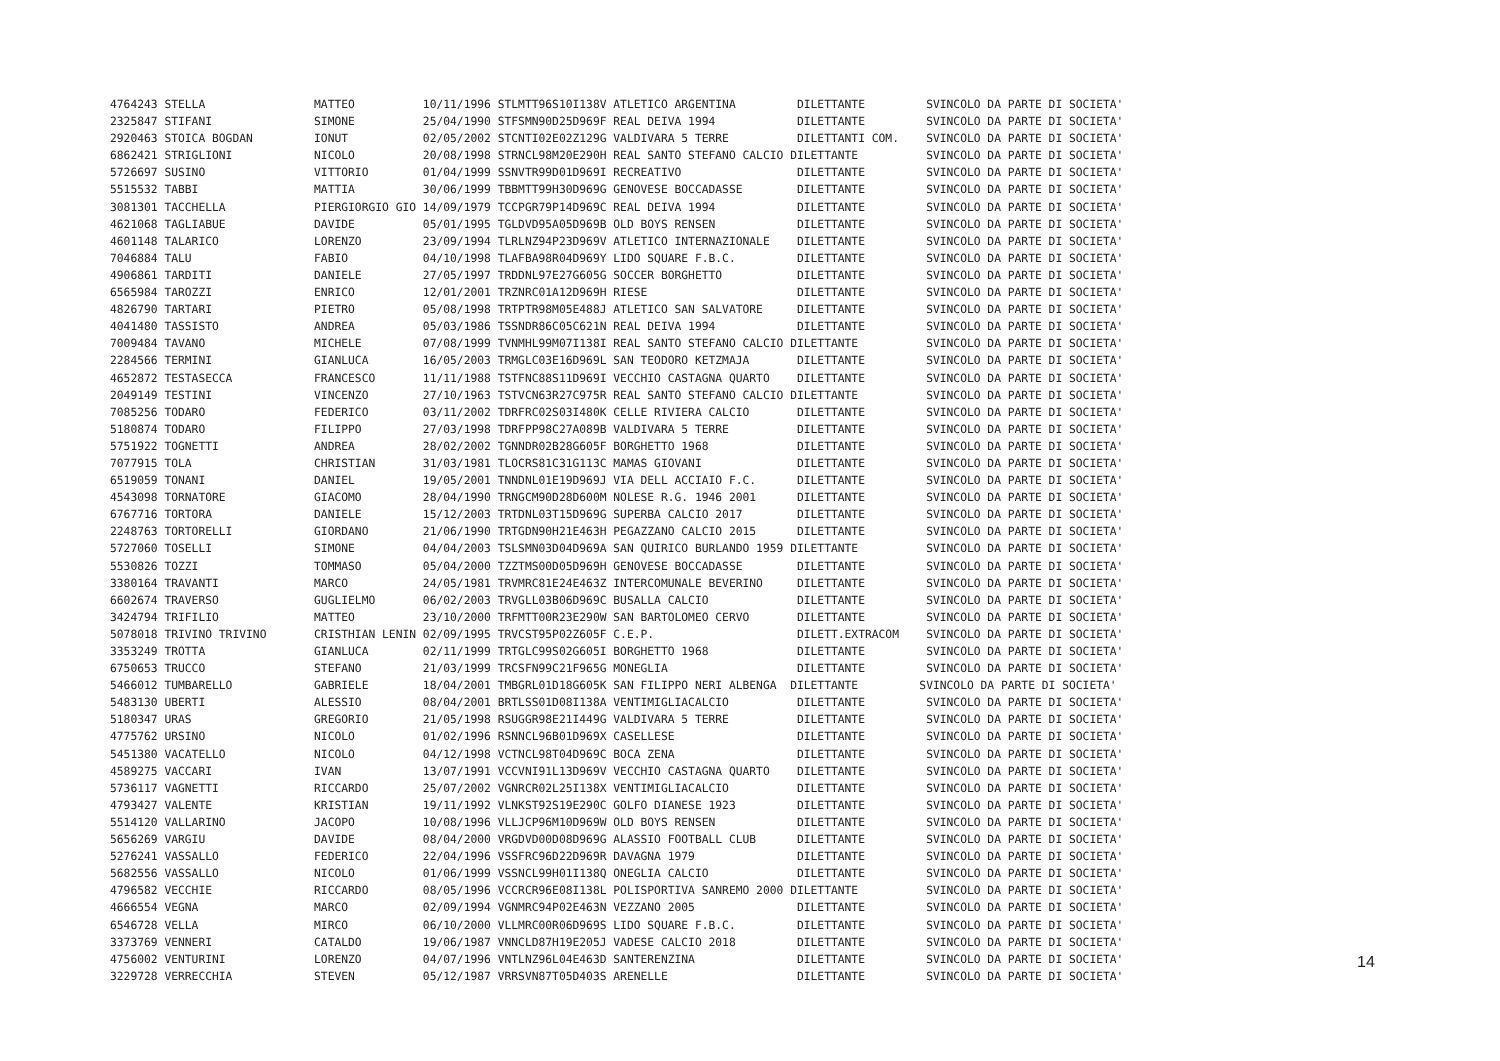| 4764243 STELLA MATTEO 10/11/1996 STLMTT96S10I138V ATLETICO ARGENTINA DILETTANTE SVINCOLO DA PARTE DI SOCIETA' |
| 2325847 STIFANI SIMONE 25/04/1990 STFSMN90D25D969F REAL DEIVA 1994 DILETTANTE SVINCOLO DA PARTE DI SOCIETA' |
| 2920463 STOICA BOGDAN IONUT 02/05/2002 STCNTI02E02Z129G VALDIVARA 5 TERRE DILETTANTI COM. SVINCOLO DA PARTE DI SOCIETA' |
| 6862421 STRIGLIONI NICOLO 20/08/1998 STRNCL98M20E290H REAL SANTO STEFANO CALCIO DILETTANTE SVINCOLO DA PARTE DI SOCIETA' |
| 5726697 SUSINO VITTORIO 01/04/1999 SSNVTR99D01D969I RECREATIVO DILETTANTE SVINCOLO DA PARTE DI SOCIETA' |
| 5515532 TABBI MATTIA 30/06/1999 TBBMTT99H30D969G GENOVESE BOCCADASSE DILETTANTE SVINCOLO DA PARTE DI SOCIETA' |
| 3081301 TACCHELLA PIERGIORGIO GIO 14/09/1979 TCCPGR79P14D969C REAL DEIVA 1994 DILETTANTE SVINCOLO DA PARTE DI SOCIETA' |
| 4621068 TAGLIABUE DAVIDE 05/01/1995 TGLDVD95A05D969B OLD BOYS RENSEN DILETTANTE SVINCOLO DA PARTE DI SOCIETA' |
| 4601148 TALARICO LORENZO 23/09/1994 TLRLNZ94P23D969V ATLETICO INTERNAZIONALE DILETTANTE SVINCOLO DA PARTE DI SOCIETA' |
| 7046884 TALU FABIO 04/10/1998 TLAFBA98R04D969Y LIDO SQUARE F.B.C. DILETTANTE SVINCOLO DA PARTE DI SOCIETA' |
| 4906861 TARDITI DANIELE 27/05/1997 TRDDNL97E27G605G SOCCER BORGHETTO DILETTANTE SVINCOLO DA PARTE DI SOCIETA' |
| 6565984 TAROZZI ENRICO 12/01/2001 TRZNRC01A12D969H RIESE DILETTANTE SVINCOLO DA PARTE DI SOCIETA' |
| 4826790 TARTARI PIETRO 05/08/1998 TRTPTR98M05E488J ATLETICO SAN SALVATORE DILETTANTE SVINCOLO DA PARTE DI SOCIETA' |
| 4041480 TASSISTO ANDREA 05/03/1986 TSSNDR86C05C621N REAL DEIVA 1994 DILETTANTE SVINCOLO DA PARTE DI SOCIETA' |
| 7009484 TAVANO MICHELE 07/08/1999 TVNMHL99M07I138I REAL SANTO STEFANO CALCIO DILETTANTE SVINCOLO DA PARTE DI SOCIETA' |
| 2284566 TERMINI GIANLUCA 16/05/2003 TRMGLC03E16D969L SAN TEODORO KETZMAJA DILETTANTE SVINCOLO DA PARTE DI SOCIETA' |
| 4652872 TESTASECCA FRANCESCO 11/11/1988 TSTFNC88S11D969I VECCHIO CASTAGNA QUARTO DILETTANTE SVINCOLO DA PARTE DI SOCIETA' |
| 2049149 TESTINI VINCENZO 27/10/1963 TSTVCN63R27C975R REAL SANTO STEFANO CALCIO DILETTANTE SVINCOLO DA PARTE DI SOCIETA' |
| 7085256 TODARO FEDERICO 03/11/2002 TDRFRC02S03I480K CELLE RIVIERA CALCIO DILETTANTE SVINCOLO DA PARTE DI SOCIETA' |
| 5180874 TODARO FILIPPO 27/03/1998 TDRFPP98C27A089B VALDIVARA 5 TERRE DILETTANTE SVINCOLO DA PARTE DI SOCIETA' |
| 5751922 TOGNETTI ANDREA 28/02/2002 TGNNDR02B28G605F BORGHETTO 1968 DILETTANTE SVINCOLO DA PARTE DI SOCIETA' |
| 7077915 TOLA CHRISTIAN 31/03/1981 TLOCRS81C31G113C MAMAS GIOVANI DILETTANTE SVINCOLO DA PARTE DI SOCIETA' |
| 6519059 TONANI DANIEL 19/05/2001 TNNDNL01E19D969J VIA DELL ACCIAIO F.C. DILETTANTE SVINCOLO DA PARTE DI SOCIETA' |
| 4543098 TORNATORE GIACOMO 28/04/1990 TRNGCM90D28D600M NOLESE R.G. 1946 2001 DILETTANTE SVINCOLO DA PARTE DI SOCIETA' |
| 6767716 TORTORA DANIELE 15/12/2003 TRTDNL03T15D969G SUPERBA CALCIO 2017 DILETTANTE SVINCOLO DA PARTE DI SOCIETA' |
| 2248763 TORTORELLI GIORDANO 21/06/1990 TRTGDN90H21E463H PEGAZZANO CALCIO 2015 DILETTANTE SVINCOLO DA PARTE DI SOCIETA' |
| 5727060 TOSELLI SIMONE 04/04/2003 TSLSMN03D04D969A SAN QUIRICO BURLANDO 1959 DILETTANTE SVINCOLO DA PARTE DI SOCIETA' |
| 5530826 TOZZI TOMMASO 05/04/2000 TZZTMS00D05D969H GENOVESE BOCCADASSE DILETTANTE SVINCOLO DA PARTE DI SOCIETA' |
| 3380164 TRAVANTI MARCO 24/05/1981 TRVMRC81E24E463Z INTERCOMUNALE BEVERINO DILETTANTE SVINCOLO DA PARTE DI SOCIETA' |
| 6602674 TRAVERSO GUGLIELMO 06/02/2003 TRVGLL03B06D969C BUSALLA CALCIO DILETTANTE SVINCOLO DA PARTE DI SOCIETA' |
| 3424794 TRIFILIO MATTEO 23/10/2000 TRFMTT00R23E290W SAN BARTOLOMEO CERVO DILETTANTE SVINCOLO DA PARTE DI SOCIETA' |
| 5078018 TRIVINO TRIVINO CRISTHIAN LENIN 02/09/1995 TRVCST95P02Z605F C.E.P. DILETT.EXTRACOM SVINCOLO DA PARTE DI SOCIETA' |
| 3353249 TROTTA GIANLUCA 02/11/1999 TRTGLC99S02G605I BORGHETTO 1968 DILETTANTE SVINCOLO DA PARTE DI SOCIETA' |
| 6750653 TRUCCO STEFANO 21/03/1999 TRCSFN99C21F965G MONEGLIA DILETTANTE SVINCOLO DA PARTE DI SOCIETA' |
| 5466012 TUMBARELLO GABRIELE 18/04/2001 TMBGRL01D18G605K SAN FILIPPO NERI ALBENGA DILETTANTE SVINCOLO DA PARTE DI SOCIETA' |
| 5483130 UBERTI ALESSIO 08/04/2001 BRTLSS01D08I138A VENTIMIGLIACALCIO DILETTANTE SVINCOLO DA PARTE DI SOCIETA' |
| 5180347 URAS GREGORIO 21/05/1998 RSUGGR98E21I449G VALDIVARA 5 TERRE DILETTANTE SVINCOLO DA PARTE DI SOCIETA' |
| 4775762 URSINO NICOLO 01/02/1996 RSNNCL96B01D969X CASELLESE DILETTANTE SVINCOLO DA PARTE DI SOCIETA' |
| 5451380 VACATELLO NICOLO 04/12/1998 VCTNCL98T04D969C BOCA ZENA DILETTANTE SVINCOLO DA PARTE DI SOCIETA' |
| 4589275 VACCARI IVAN 13/07/1991 VCCVNI91L13D969V VECCHIO CASTAGNA QUARTO DILETTANTE SVINCOLO DA PARTE DI SOCIETA' |
| 5736117 VAGNETTI RICCARDO 25/07/2002 VGNRCR02L25I138X VENTIMIGLIACALCIO DILETTANTE SVINCOLO DA PARTE DI SOCIETA' |
| 4793427 VALENTE KRISTIAN 19/11/1992 VLNKST92S19E290C GOLFO DIANESE 1923 DILETTANTE SVINCOLO DA PARTE DI SOCIETA' |
| 5514120 VALLARINO JACOPO 10/08/1996 VLLJCP96M10D969W OLD BOYS RENSEN DILETTANTE SVINCOLO DA PARTE DI SOCIETA' |
| 5656269 VARGIU DAVIDE 08/04/2000 VRGDVD00D08D969G ALASSIO FOOTBALL CLUB DILETTANTE SVINCOLO DA PARTE DI SOCIETA' |
| 5276241 VASSALLO FEDERICO 22/04/1996 VSSFRC96D22D969R DAVAGNA 1979 DILETTANTE SVINCOLO DA PARTE DI SOCIETA' |
| 5682556 VASSALLO NICOLO 01/06/1999 VSSNCL99H01I138Q ONEGLIA CALCIO DILETTANTE SVINCOLO DA PARTE DI SOCIETA' |
| 4796582 VECCHIE RICCARDO 08/05/1996 VCCRCR96E08I138L POLISPORTIVA SANREMO 2000 DILETTANTE SVINCOLO DA PARTE DI SOCIETA' |
| 4666554 VEGNA MARCO 02/09/1994 VGNMRC94P02E463N VEZZANO 2005 DILETTANTE SVINCOLO DA PARTE DI SOCIETA' |
| 6546728 VELLA MIRCO 06/10/2000 VLLMRC00R06D969S LIDO SQUARE F.B.C. DILETTANTE SVINCOLO DA PARTE DI SOCIETA' |
| 3373769 VENNERI CATALDO 19/06/1987 VNNCLD87H19E205J VADESE CALCIO 2018 DILETTANTE SVINCOLO DA PARTE DI SOCIETA' |
| 4756002 VENTURINI LORENZO 04/07/1996 VNTLNZ96L04E463D SANTERENZINA DILETTANTE SVINCOLO DA PARTE DI SOCIETA' |
| 3229728 VERRECCHIA STEVEN 05/12/1987 VRRSVN87T05D403S ARENELLE DILETTANTE SVINCOLO DA PARTE DI SOCIETA' |
14